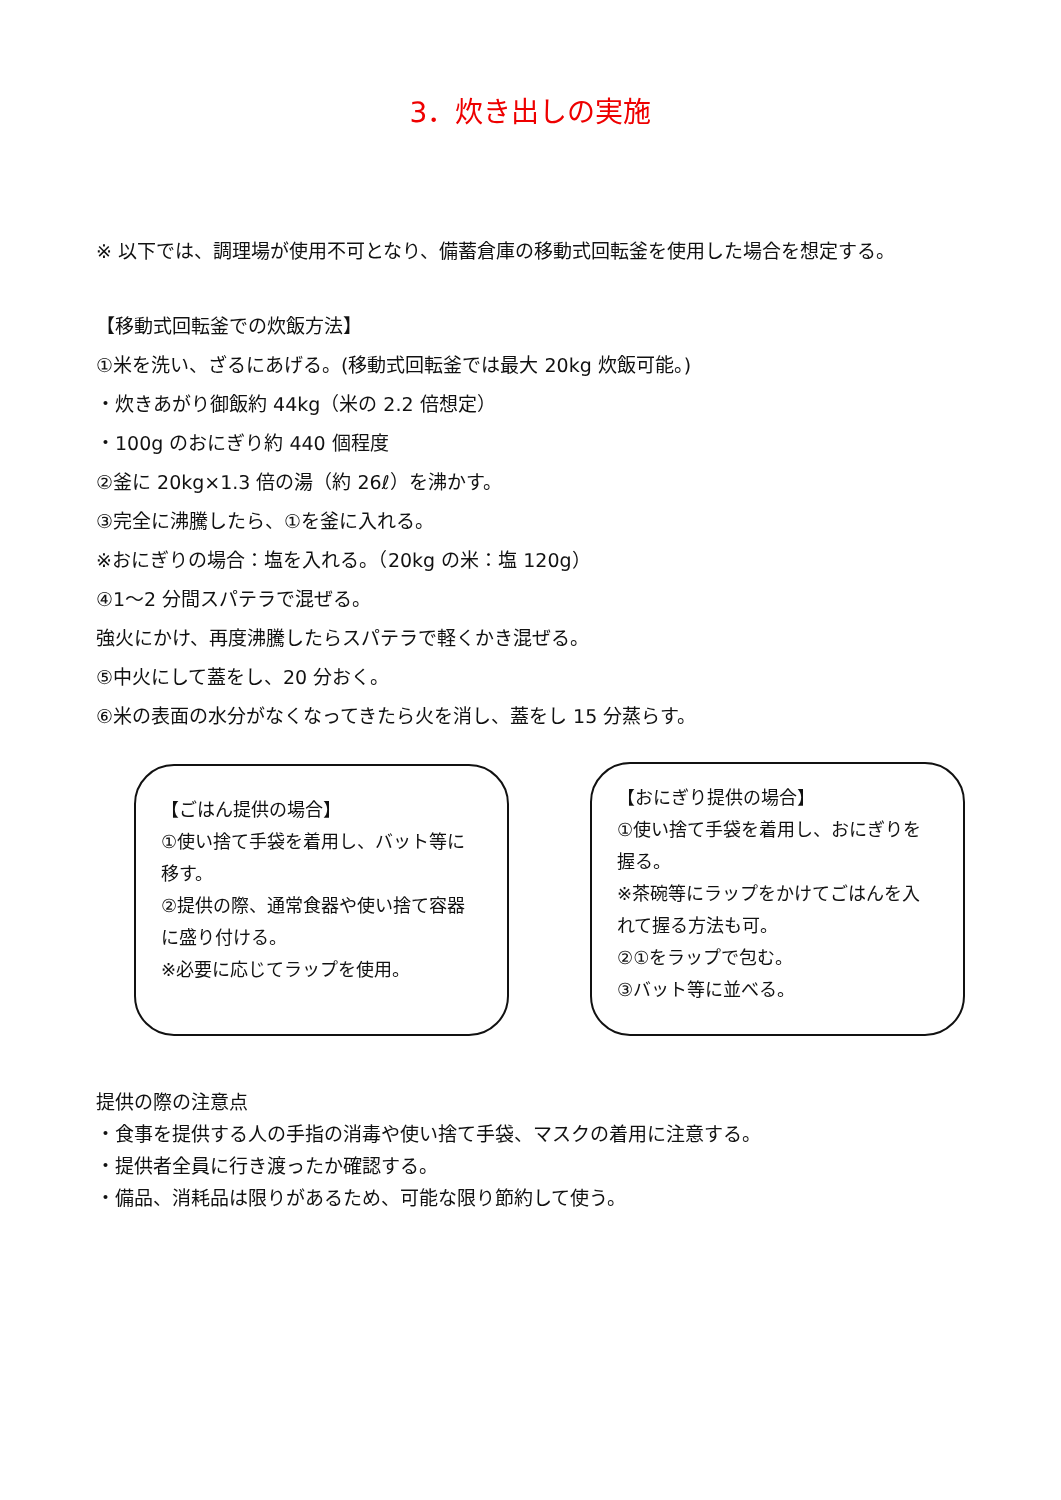3．炊き出しの実施
※ 以下では、調理場が使用不可となり、備蓄倉庫の移動式回転釜を使用した場合を想定する。
【移動式回転釜での炊飯方法】
①米を洗い、ざるにあげる。(移動式回転釜では最大 20kg 炊飯可能。)
・炊きあがり御飯約 44kg（米の 2.2 倍想定）
・100g のおにぎり約 440 個程度
②釜に 20kg×1.3 倍の湯（約 26ℓ）を沸かす。
③完全に沸騰したら、①を釜に入れる。
※おにぎりの場合：塩を入れる。（20kg の米：塩 120g）
④1～2 分間スパテラで混ぜる。
強火にかけ、再度沸騰したらスパテラで軽くかき混ぜる。
⑤中火にして蓋をし、20 分おく。
⑥米の表面の水分がなくなってきたら火を消し、蓋をし 15 分蒸らす。
【ごはん提供の場合】
①使い捨て手袋を着用し、バット等に移す。
②提供の際、通常食器や使い捨て容器に盛り付ける。
※必要に応じてラップを使用。
【おにぎり提供の場合】
①使い捨て手袋を着用し、おにぎりを握る。
※茶碗等にラップをかけてごはんを入れて握る方法も可。
②①をラップで包む。
③バット等に並べる。
提供の際の注意点
・食事を提供する人の手指の消毒や使い捨て手袋、マスクの着用に注意する。
・提供者全員に行き渡ったか確認する。
・備品、消耗品は限りがあるため、可能な限り節約して使う。